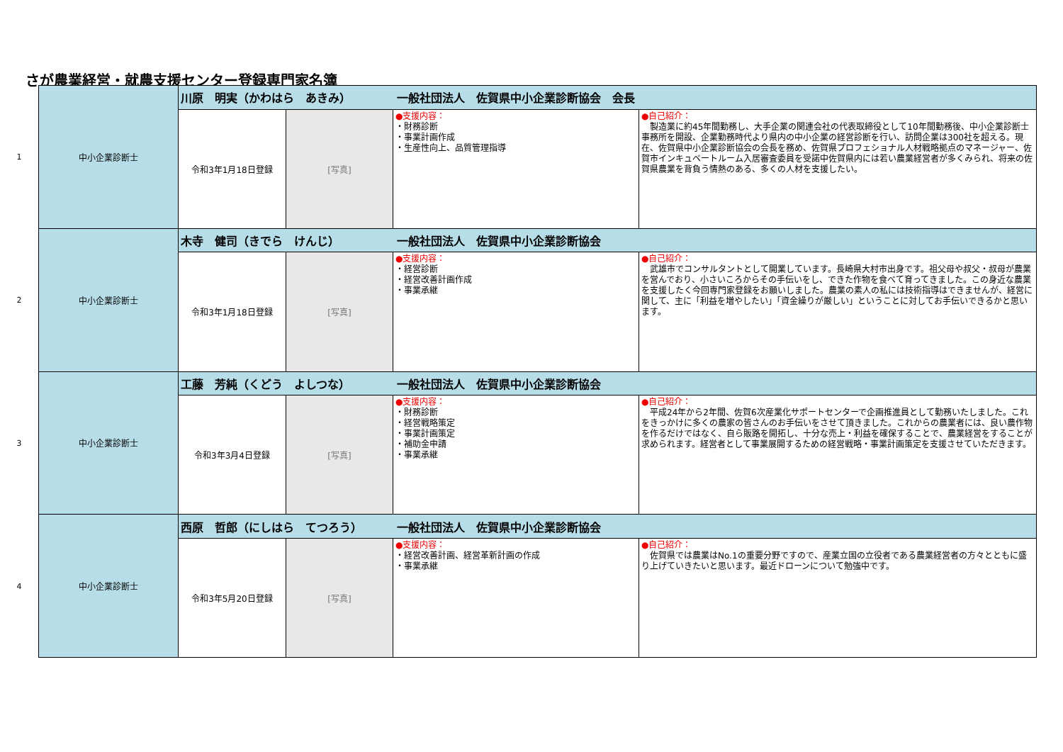さが農業経営・就農支援センター登録専門家名簿
1
2
3
4
| 中小企業診断士 | 川原 明実（かわはら あきみ） 一般社団法人 佐賀県中小企業診断協会 会長 | | | |
| | 令和3年1月18日登録 | [写真] | ●支援内容： ・財務診断 ・事業計画作成 ・生産性向上、品質管理指導 | ●自己紹介： 製造業に約45年間勤務し、大手企業の関連会社の代表取締役として10年間勤務後、中小企業診断士事務所を開設、企業勤務時代より県内の中小企業の経営診断を行い、訪問企業は300社を超える。現在、佐賀県中小企業診断協会の会長を務め、佐賀県プロフェショナル人材戦略拠点のマネージャー、佐賀市インキュベートルーム入居審査委員を受諾中佐賀県内には若い農業経営者が多くみられ、将来の佐賀県農業を背負う情熱のある、多くの人材を支援したい。 |
| 中小企業診断士 | 木寺 健司（きでら けんじ） 一般社団法人 佐賀県中小企業診断協会 | | | |
| | 令和3年1月18日登録 | [写真] | ●支援内容： ・経営診断 ・経営改善計画作成 ・事業承継 | ●自己紹介： 武雄市でコンサルタントとして開業しています。長崎県大村市出身です。祖父母や叔父・叔母が農業を営んでおり、小さいころからその手伝いをし、できた作物を食べて育ってきました。この身近な農業を支援したく今回専門家登録をお願いしました。農業の素人の私には技術指導はできませんが、経営に関して、主に「利益を増やしたい」「資金繰りが厳しい」ということに対してお手伝いできるかと思います。 |
| 中小企業診断士 | 工藤 芳純（くどう よしつな） 一般社団法人 佐賀県中小企業診断協会 | | | |
| | 令和3年3月4日登録 | [写真] | ●支援内容： ・財務診断 ・経営戦略策定 ・事業計画策定 ・補助金申請 ・事業承継 | ●自己紹介： 平成24年から2年間、佐賀6次産業化サポートセンターで企画推進員として勤務いたしました。これをきっかけに多くの農家の皆さんのお手伝いをさせて頂きました。これからの農業者には、良い農作物を作るだけではなく、自ら販路を開拓し、十分な売上・利益を確保することで、農業経営をすることが求められます。経営者として事業展開するための経営戦略・事業計画策定を支援させていただきます。 |
| 中小企業診断士 | 西原 哲郎（にしはら てつろう） 一般社団法人 佐賀県中小企業診断協会 | | | |
| | 令和3年5月20日登録 | [写真] | ●支援内容： ・経営改善計画、経営革新計画の作成 ・事業承継 | ●自己紹介： 佐賀県では農業はNo.1の重要分野ですので、産業立国の立役者である農業経営者の方々とともに盛り上げていきたいと思います。最近ドローンについて勉強中です。 |